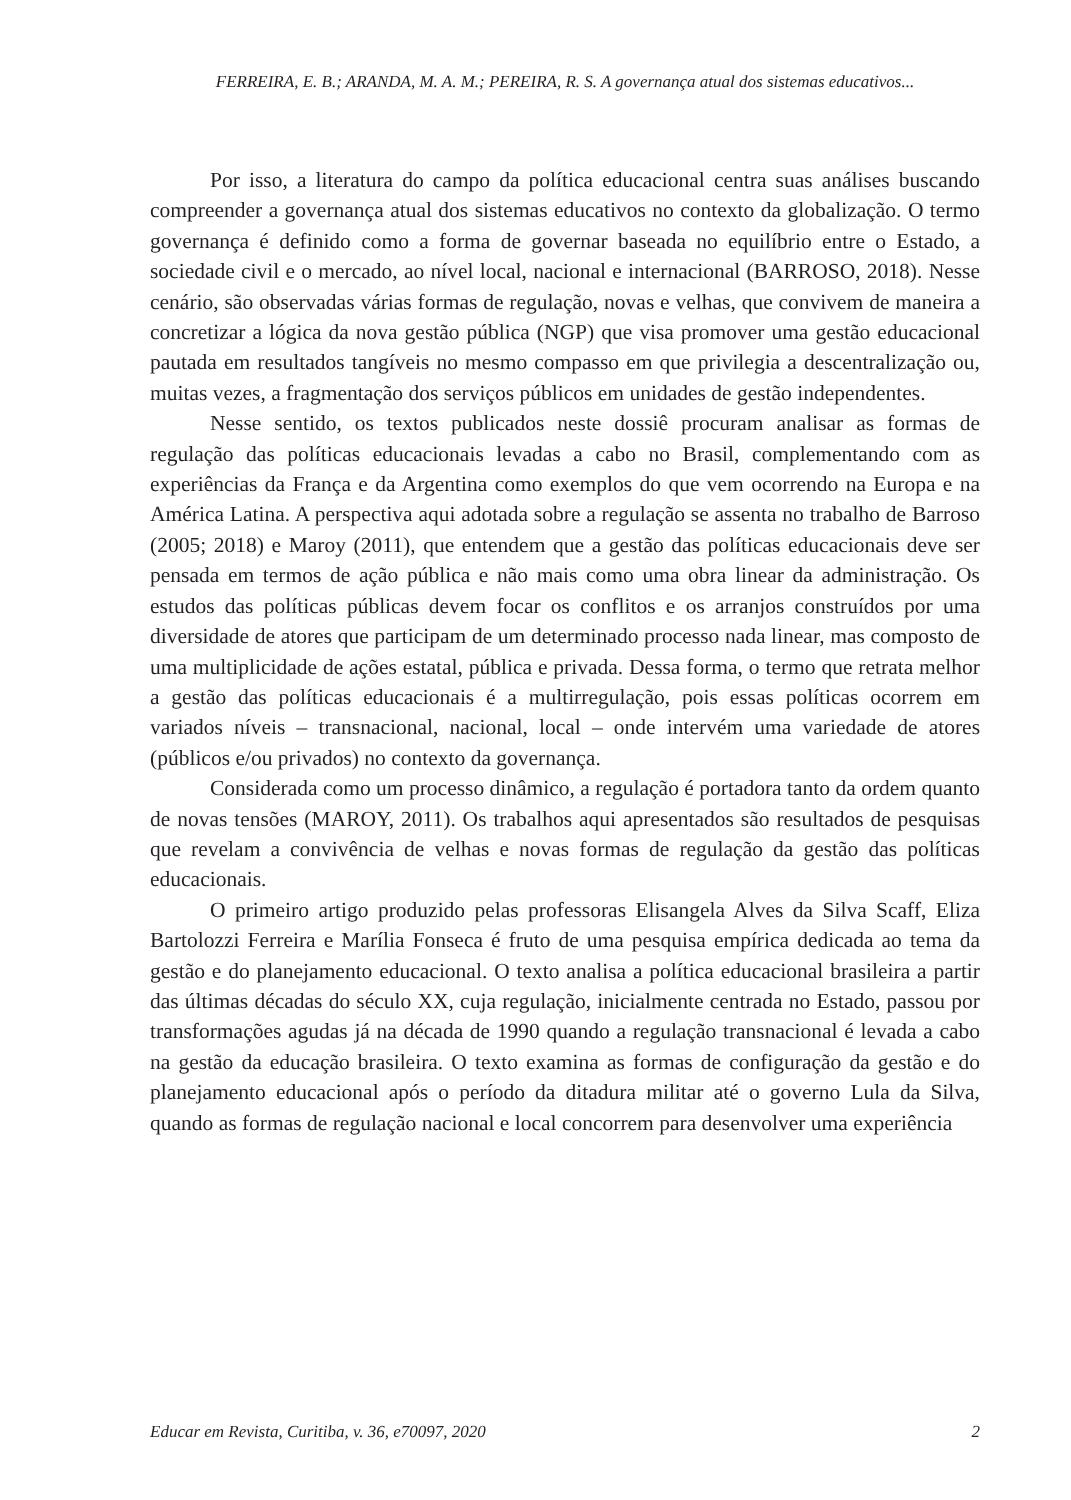FERREIRA, E. B.; ARANDA, M. A. M.; PEREIRA, R. S. A governança atual dos sistemas educativos...
Por isso, a literatura do campo da política educacional centra suas análises buscando compreender a governança atual dos sistemas educativos no contexto da globalização. O termo governança é definido como a forma de governar baseada no equilíbrio entre o Estado, a sociedade civil e o mercado, ao nível local, nacional e internacional (BARROSO, 2018). Nesse cenário, são observadas várias formas de regulação, novas e velhas, que convivem de maneira a concretizar a lógica da nova gestão pública (NGP) que visa promover uma gestão educacional pautada em resultados tangíveis no mesmo compasso em que privilegia a descentralização ou, muitas vezes, a fragmentação dos serviços públicos em unidades de gestão independentes.
Nesse sentido, os textos publicados neste dossiê procuram analisar as formas de regulação das políticas educacionais levadas a cabo no Brasil, complementando com as experiências da França e da Argentina como exemplos do que vem ocorrendo na Europa e na América Latina. A perspectiva aqui adotada sobre a regulação se assenta no trabalho de Barroso (2005; 2018) e Maroy (2011), que entendem que a gestão das políticas educacionais deve ser pensada em termos de ação pública e não mais como uma obra linear da administração. Os estudos das políticas públicas devem focar os conflitos e os arranjos construídos por uma diversidade de atores que participam de um determinado processo nada linear, mas composto de uma multiplicidade de ações estatal, pública e privada. Dessa forma, o termo que retrata melhor a gestão das políticas educacionais é a multirregulação, pois essas políticas ocorrem em variados níveis – transnacional, nacional, local – onde intervém uma variedade de atores (públicos e/ou privados) no contexto da governança.
Considerada como um processo dinâmico, a regulação é portadora tanto da ordem quanto de novas tensões (MAROY, 2011). Os trabalhos aqui apresentados são resultados de pesquisas que revelam a convivência de velhas e novas formas de regulação da gestão das políticas educacionais.
O primeiro artigo produzido pelas professoras Elisangela Alves da Silva Scaff, Eliza Bartolozzi Ferreira e Marília Fonseca é fruto de uma pesquisa empírica dedicada ao tema da gestão e do planejamento educacional. O texto analisa a política educacional brasileira a partir das últimas décadas do século XX, cuja regulação, inicialmente centrada no Estado, passou por transformações agudas já na década de 1990 quando a regulação transnacional é levada a cabo na gestão da educação brasileira. O texto examina as formas de configuração da gestão e do planejamento educacional após o período da ditadura militar até o governo Lula da Silva, quando as formas de regulação nacional e local concorrem para desenvolver uma experiência
Educar em Revista, Curitiba, v. 36, e70097, 2020 2